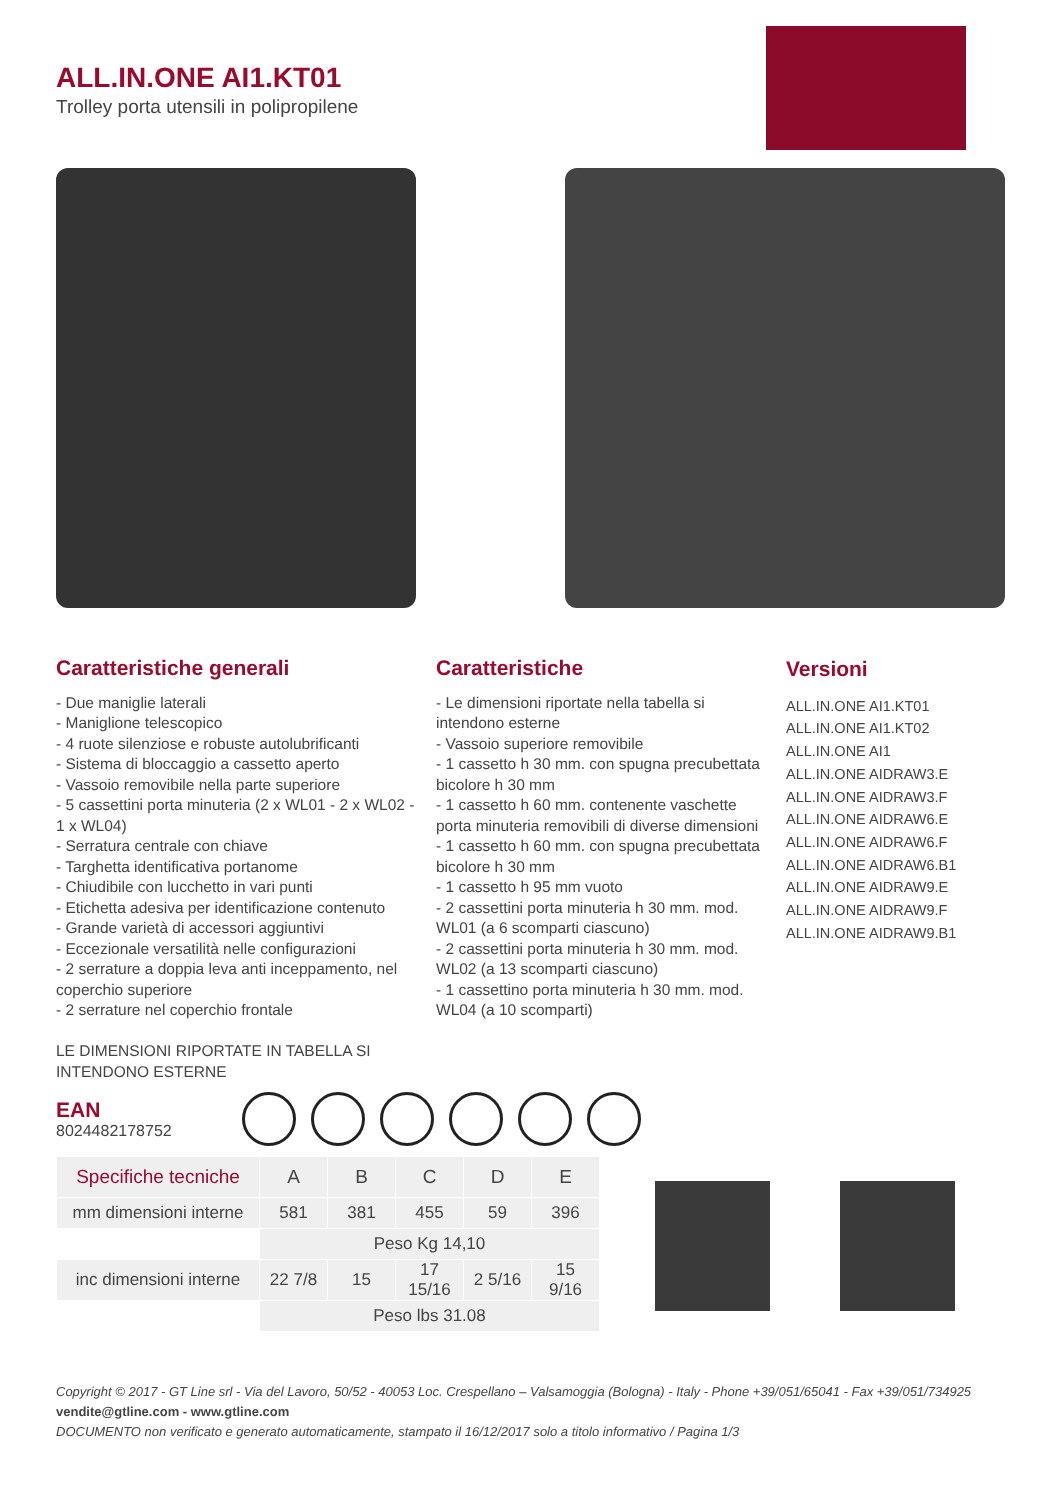ALL.IN.ONE AI1.KT01
Trolley porta utensili in polipropilene
Caratteristiche generali
- Due maniglie laterali
- Maniglione telescopico
- 4 ruote silenziose e robuste autolubrificanti
- Sistema di bloccaggio a cassetto aperto
- Vassoio removibile nella parte superiore
- 5 cassettini porta minuteria (2 x WL01 - 2 x WL02 - 1 x WL04)
- Serratura centrale con chiave
- Targhetta identificativa portanome
- Chiudibile con lucchetto in vari punti
- Etichetta adesiva per identificazione contenuto
- Grande varietà di accessori aggiuntivi
- Eccezionale versatilità nelle configurazioni
- 2 serrature a doppia leva anti inceppamento, nel coperchio superiore
- 2 serrature nel coperchio frontale
LE DIMENSIONI RIPORTATE IN TABELLA SI INTENDONO ESTERNE
Caratteristiche
- Le dimensioni riportate nella tabella si intendono esterne
- Vassoio superiore removibile
- 1 cassetto h 30 mm. con spugna precubettata bicolore h 30 mm
- 1 cassetto h 60 mm. contenente vaschette porta minuteria removibili di diverse dimensioni
- 1 cassetto h 60 mm. con spugna precubettata bicolore h 30 mm
- 1 cassetto h 95 mm vuoto
- 2 cassettini porta minuteria h 30 mm. mod. WL01 (a 6 scomparti ciascuno)
- 2 cassettini porta minuteria h 30 mm. mod. WL02 (a 13 scomparti ciascuno)
- 1 cassettino porta minuteria h 30 mm. mod. WL04 (a 10 scomparti)
Versioni
ALL.IN.ONE AI1.KT01
ALL.IN.ONE AI1.KT02
ALL.IN.ONE AI1
ALL.IN.ONE AIDRAW3.E
ALL.IN.ONE AIDRAW3.F
ALL.IN.ONE AIDRAW6.E
ALL.IN.ONE AIDRAW6.F
ALL.IN.ONE AIDRAW6.B1
ALL.IN.ONE AIDRAW9.E
ALL.IN.ONE AIDRAW9.F
ALL.IN.ONE AIDRAW9.B1
EAN
8024482178752
| Specifiche tecniche | A | B | C | D | E |
| --- | --- | --- | --- | --- | --- |
| mm dimensioni interne | 581 | 381 | 455 | 59 | 396 |
| | Peso Kg 14,10 | | | | |
| inc dimensioni interne | 22 7/8 | 15 | 17 15/16 | 2 5/16 | 15 9/16 |
| | Peso lbs 31.08 | | | | |
Copyright © 2017 - GT Line srl - Via del Lavoro, 50/52 - 40053 Loc. Crespellano – Valsamoggia (Bologna) - Italy - Phone +39/051/65041 - Fax +39/051/734925
vendite@gtline.com - www.gtline.com
DOCUMENTO non verificato e generato automaticamente, stampato il 16/12/2017 solo a titolo informativo / Pagina 1/3